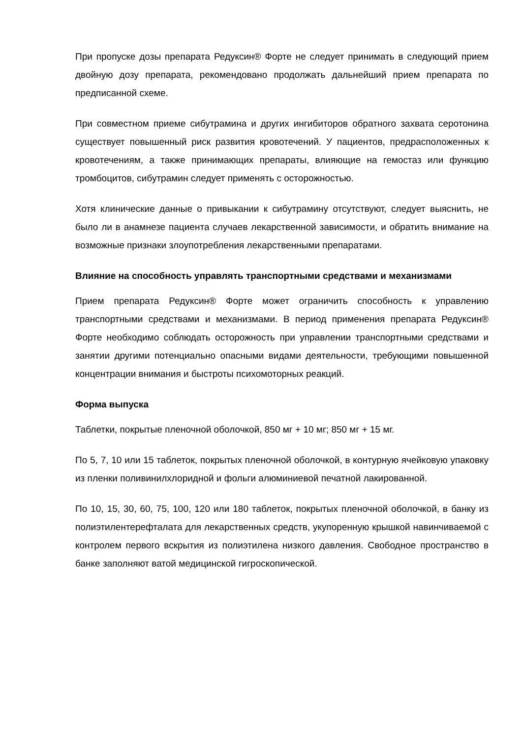При пропуске дозы препарата Редуксин® Форте не следует принимать в следующий прием двойную дозу препарата, рекомендовано продолжать дальнейший прием препарата по предписанной схеме.
При совместном приеме сибутрамина и других ингибиторов обратного захвата серотонина существует повышенный риск развития кровотечений. У пациентов, предрасположенных к кровотечениям, а также принимающих препараты, влияющие на гемостаз или функцию тромбоцитов, сибутрамин следует применять с осторожностью.
Хотя клинические данные о привыкании к сибутрамину отсутствуют, следует выяснить, не было ли в анамнезе пациента случаев лекарственной зависимости, и обратить внимание на возможные признаки злоупотребления лекарственными препаратами.
Влияние на способность управлять транспортными средствами и механизмами
Прием препарата Редуксин® Форте может ограничить способность к управлению транспортными средствами и механизмами. В период применения препарата Редуксин® Форте необходимо соблюдать осторожность при управлении транспортными средствами и занятии другими потенциально опасными видами деятельности, требующими повышенной концентрации внимания и быстроты психомоторных реакций.
Форма выпуска
Таблетки, покрытые пленочной оболочкой, 850 мг + 10 мг; 850 мг + 15 мг.
По 5, 7, 10 или 15 таблеток, покрытых пленочной оболочкой, в контурную ячейковую упаковку из пленки поливинилхлоридной и фольги алюминиевой печатной лакированной.
По 10, 15, 30, 60, 75, 100, 120 или 180 таблеток, покрытых пленочной оболочкой, в банку из полиэтилентерефталата для лекарственных средств, укупоренную крышкой навинчиваемой с контролем первого вскрытия из полиэтилена низкого давления. Свободное пространство в банке заполняют ватой медицинской гигроскопической.